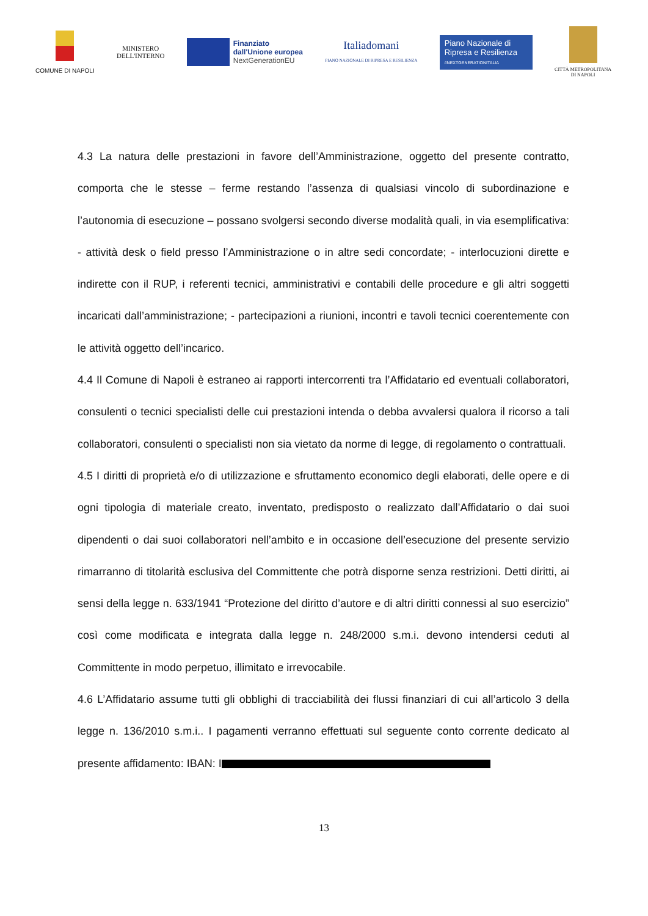COMUNE DI NAPOLI
MINISTERO
DELL'INTERNO
Finanziato
dall'Unione europea
NextGenerationEU
Italiadomani
PIANO NAZIONALE DI RIPRESA E RESILIENZA
Piano Nazionale di Ripresa e Resilienza
#NEXTGENERATIONITALIA
CITTÀ METROPOLITANA
DI NAPOLI
4.3 La natura delle prestazioni in favore dell’Amministrazione, oggetto del presente contratto, comporta che le stesse – ferme restando l’assenza di qualsiasi vincolo di subordinazione e l’autonomia di esecuzione – possano svolgersi secondo diverse modalità quali, in via esemplificativa: - attività desk o field presso l’Amministrazione o in altre sedi concordate; - interlocuzioni dirette e indirette con il RUP, i referenti tecnici, amministrativi e contabili delle procedure e gli altri soggetti incaricati dall’amministrazione; - partecipazioni a riunioni, incontri e tavoli tecnici coerentemente con le attività oggetto dell’incarico.
4.4 Il Comune di Napoli è estraneo ai rapporti intercorrenti tra l’Affidatario ed eventuali collaboratori, consulenti o tecnici specialisti delle cui prestazioni intenda o debba avvalersi qualora il ricorso a tali collaboratori, consulenti o specialisti non sia vietato da norme di legge, di regolamento o contrattuali.
4.5 I diritti di proprietà e/o di utilizzazione e sfruttamento economico degli elaborati, delle opere e di ogni tipologia di materiale creato, inventato, predisposto o realizzato dall’Affidatario o dai suoi dipendenti o dai suoi collaboratori nell’ambito e in occasione dell’esecuzione del presente servizio rimarranno di titolarità esclusiva del Committente che potrà disporne senza restrizioni. Detti diritti, ai sensi della legge n. 633/1941 “Protezione del diritto d’autore e di altri diritti connessi al suo esercizio” così come modificata e integrata dalla legge n. 248/2000 s.m.i. devono intendersi ceduti al Committente in modo perpetuo, illimitato e irrevocabile.
4.6 L’Affidatario assume tutti gli obblighi di tracciabilità dei flussi finanziari di cui all’articolo 3 della legge n. 136/2010 s.m.i.. I pagamenti verranno effettuati sul seguente conto corrente dedicato al presente affidamento: IBAN: I
13